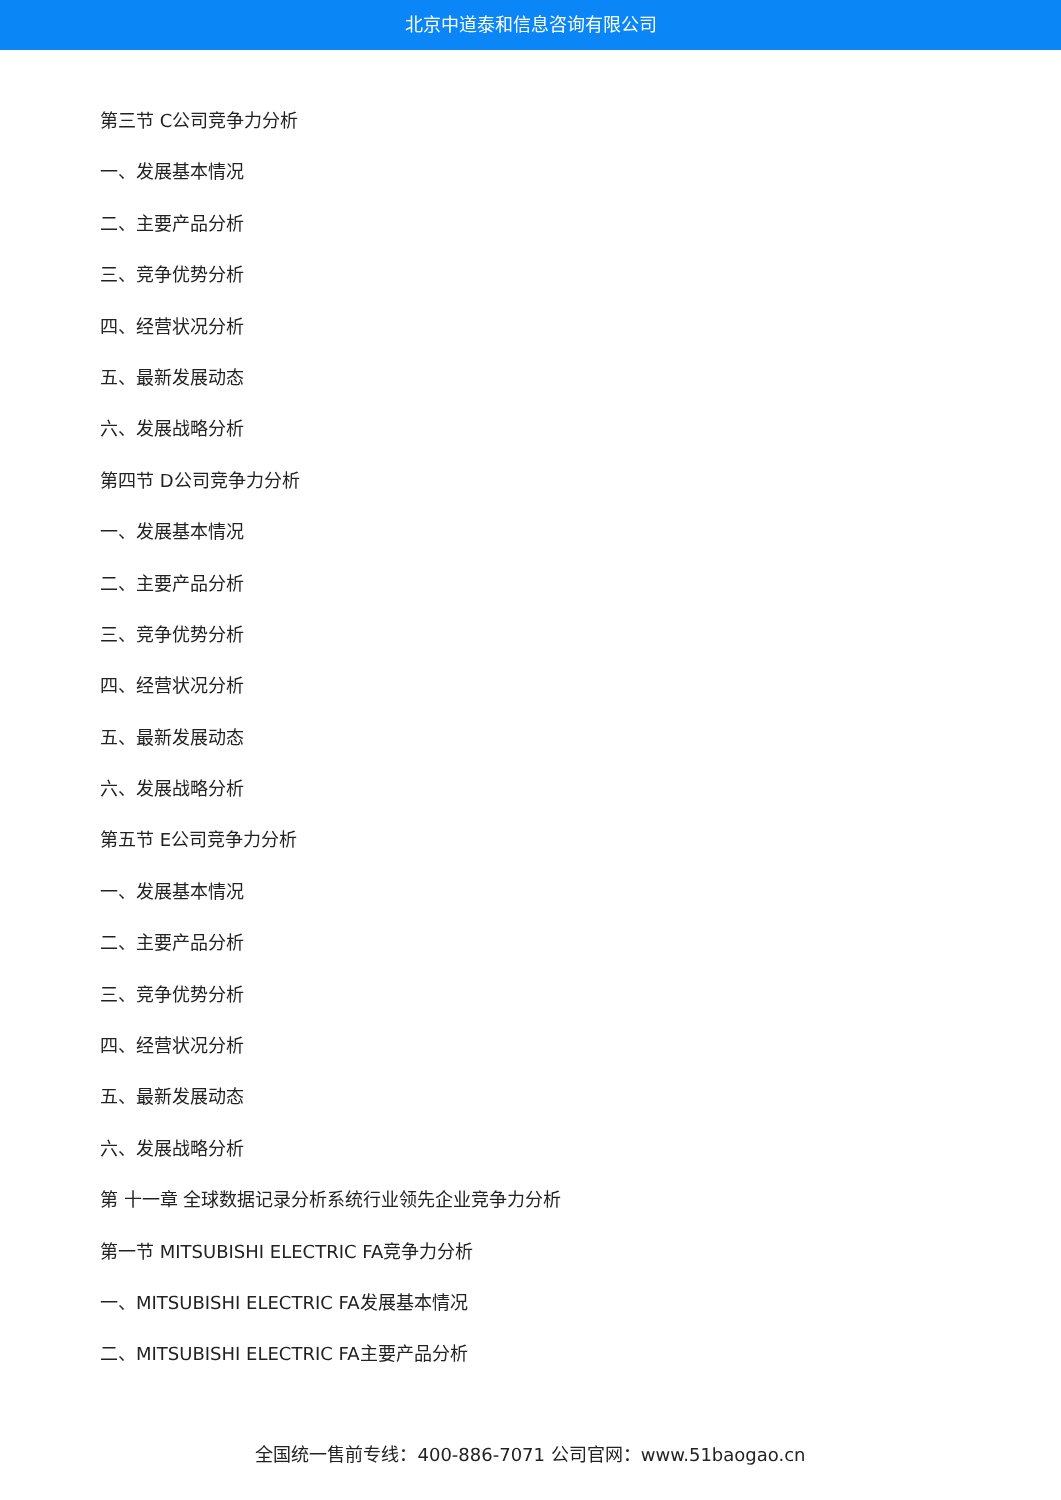北京中道泰和信息咨询有限公司
第三节 C公司竞争力分析
一、发展基本情况
二、主要产品分析
三、竞争优势分析
四、经营状况分析
五、最新发展动态
六、发展战略分析
第四节 D公司竞争力分析
一、发展基本情况
二、主要产品分析
三、竞争优势分析
四、经营状况分析
五、最新发展动态
六、发展战略分析
第五节 E公司竞争力分析
一、发展基本情况
二、主要产品分析
三、竞争优势分析
四、经营状况分析
五、最新发展动态
六、发展战略分析
第 十一章 全球数据记录分析系统行业领先企业竞争力分析
第一节 MITSUBISHI ELECTRIC FA竞争力分析
一、MITSUBISHI ELECTRIC FA发展基本情况
二、MITSUBISHI ELECTRIC FA主要产品分析
全国统一售前专线：400-886-7071 公司官网：www.51baogao.cn